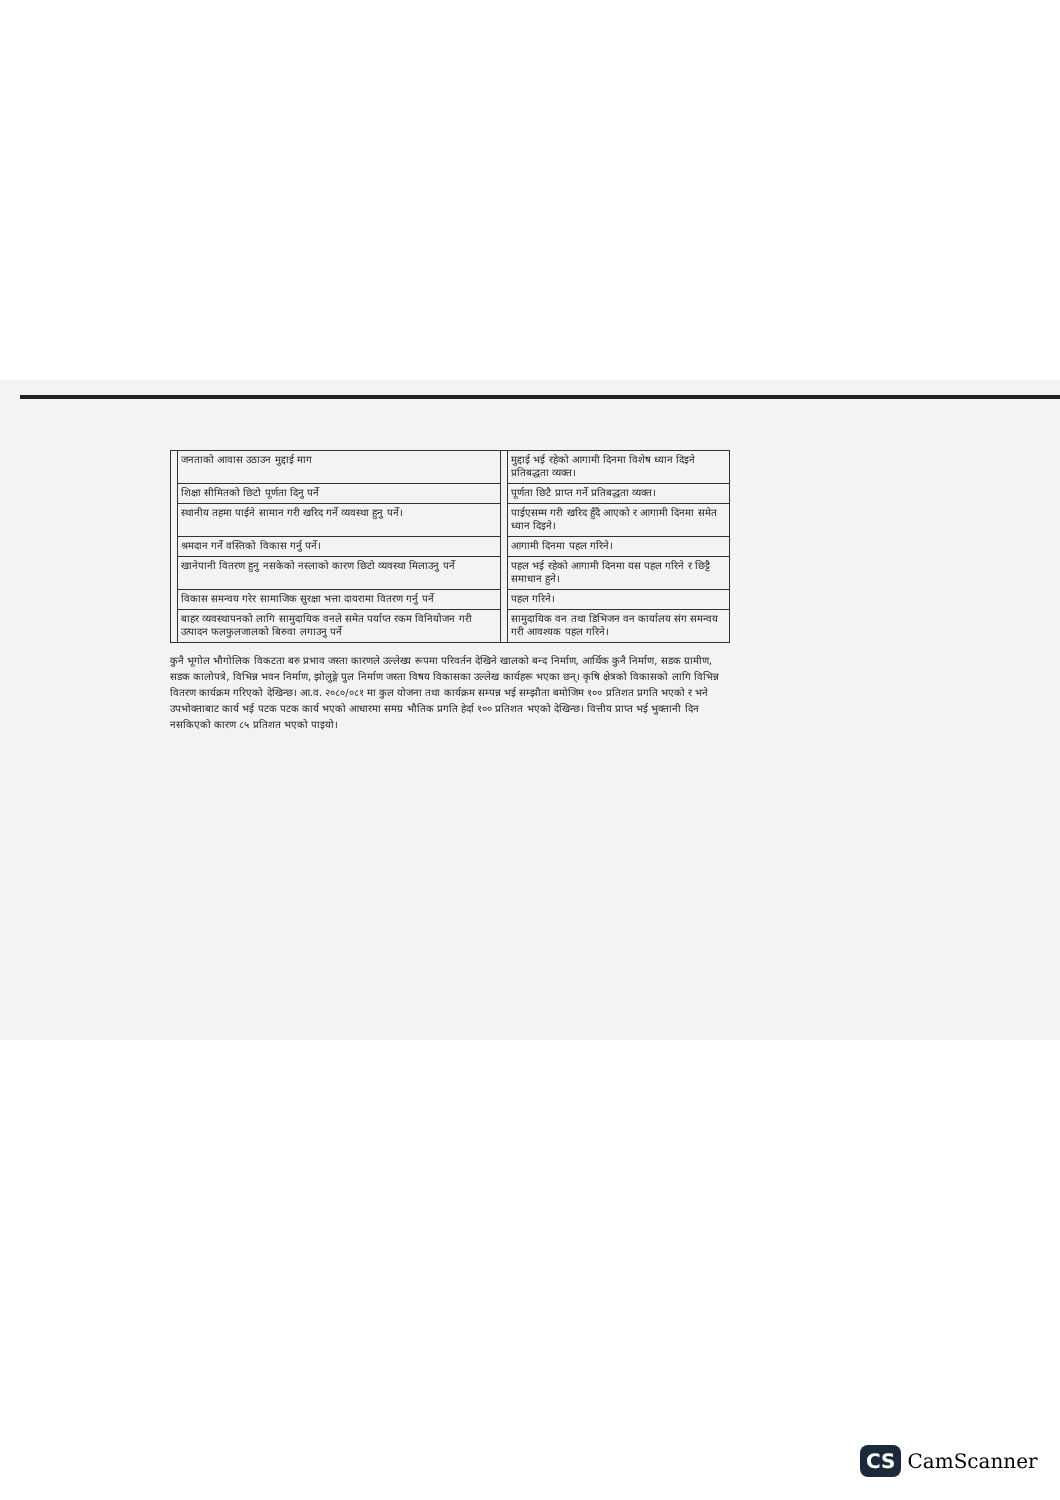| | जनताको आवास उठाउन मुद्दाई माग | | मुद्दाई भई रहेको आगामी दिनमा विशेष ध्यान दिइने प्रतिबद्धता व्यक्त। |
| | शिक्षा सीमितको छिटो पूर्णता दिनु पर्ने | | पूर्णता छिटै प्राप्त गर्ने प्रतिबद्धता व्यक्त। |
| | स्थानीय तहमा पाईने सामान गरी खरिद गर्ने व्यवस्था हुनु पर्ने। | | पाईएसम्म गरी खरिद हुँदै आएको र आगामी दिनमा समेत ध्यान दिइने। |
| | श्रमदान गर्ने वस्तिको विकास गर्नु पर्ने। | | आगामी दिनमा पहल गरिने। |
| | खानेपानी वितरण हुनु नसकेको नस्लाको कारण छिटो व्यवस्था मिलाउनु पर्ने | | पहल भई रहेको आगामी दिनमा यस पहल गरिने र छिट्टै समाधान हुने। |
| | विकास समन्वय गरेर सामाजिक सुरक्षा भत्ता दायरामा वितरण गर्नु पर्ने | | पहल गरिने। |
| | बाहर व्यवस्थापनको लागि सामुदायिक वनले समेत पर्याप्त रकम विनियोजन गरी उत्पादन फलफुलजालको बिरुवा लगाउनु पर्ने | | सामुदायिक वन तथा डिभिजन वन कार्यालय संग समन्वय गरी आवश्यक पहल गरिने। |
कुनै भूगोल भौगोलिक विकटता बरु प्रभाव जस्ता कारणले उल्लेख्य रूपमा परिवर्तन देखिने खालको बन्द निर्माण, आर्थिक कुनै निर्माण, सडक ग्रामीण, सडक कालोपत्रे, विभिन्न भवन निर्माण, झोलुङ्गे पुल निर्माण जस्ता विषय विकासका उल्लेख कार्यहरू भएका छन्। कृषि क्षेत्रको विकासको लागि विभिन्न वितरण कार्यक्रम गरिएको देखिन्छ। आ.व. २०८०/०८१ मा कुल योजना तथा कार्यक्रम सम्पन्न भई सम्झौता बमोजिम १०० प्रतिशत प्रगति भएको र भने उपभोक्ताबाट कार्य भई पटक पटक कार्य भएको आधारमा समग्र भौतिक प्रगति हेर्दा १०० प्रतिशत भएको देखिन्छ। वित्तीय प्राप्त भई भुक्तानी दिन नसकिएको कारण ८५ प्रतिशत भएको पाइयो।
CS CamScanner